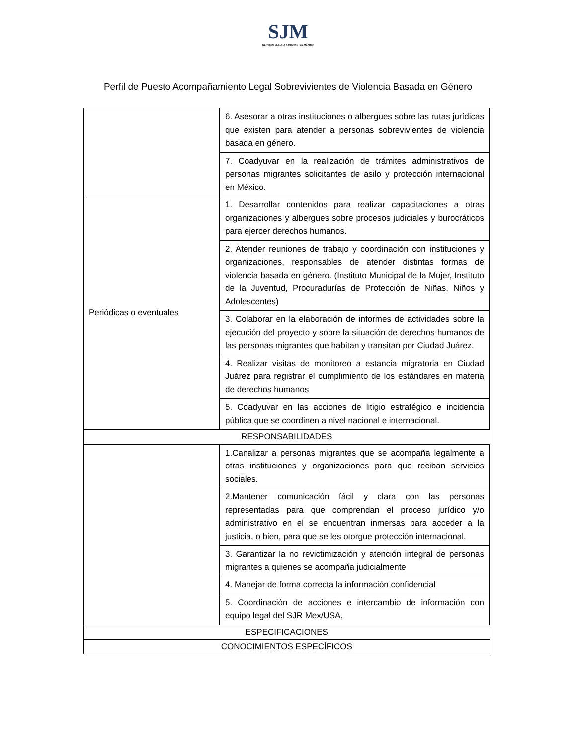SJM
SERVICIO JESUITA A MIGRANTES MÉXICO
Perfil de Puesto Acompañamiento Legal Sobrevivientes de Violencia Basada en Género
| | 6. Asesorar a otras instituciones o albergues sobre las rutas jurídicas que existen para atender a personas sobrevivientes de violencia basada en género. |
| | 7. Coadyuvar en la realización de trámites administrativos de personas migrantes solicitantes de asilo y protección internacional en México. |
| Periódicas o eventuales | 1. Desarrollar contenidos para realizar capacitaciones a otras organizaciones y albergues sobre procesos judiciales y burocráticos para ejercer derechos humanos. |
| | 2. Atender reuniones de trabajo y coordinación con instituciones y organizaciones, responsables de atender distintas formas de violencia basada en género. (Instituto Municipal de la Mujer, Instituto de la Juventud, Procuradurías de Protección de Niñas, Niños y Adolescentes) |
| | 3. Colaborar en la elaboración de informes de actividades sobre la ejecución del proyecto y sobre la situación de derechos humanos de las personas migrantes que habitan y transitan por Ciudad Juárez. |
| | 4. Realizar visitas de monitoreo a estancia migratoria en Ciudad Juárez para registrar el cumplimiento de los estándares en materia de derechos humanos |
| | 5. Coadyuvar en las acciones de litigio estratégico e incidencia pública que se coordinen a nivel nacional e internacional. |
| RESPONSABILIDADES | |
| | 1.Canalizar a personas migrantes que se acompaña legalmente a otras instituciones y organizaciones para que reciban servicios sociales. |
| | 2.Mantener comunicación fácil y clara con las personas representadas para que comprendan el proceso jurídico y/o administrativo en el se encuentran inmersas para acceder a la justicia, o bien, para que se les otorgue protección internacional. |
| | 3. Garantizar la no revictimización y atención integral de personas migrantes a quienes se acompaña judicialmente |
| | 4. Manejar de forma correcta la información confidencial |
| | 5. Coordinación de acciones e intercambio de información con equipo legal del SJR Mex/USA, |
| ESPECIFICACIONES | |
| CONOCIMIENTOS ESPECÍFICOS | |